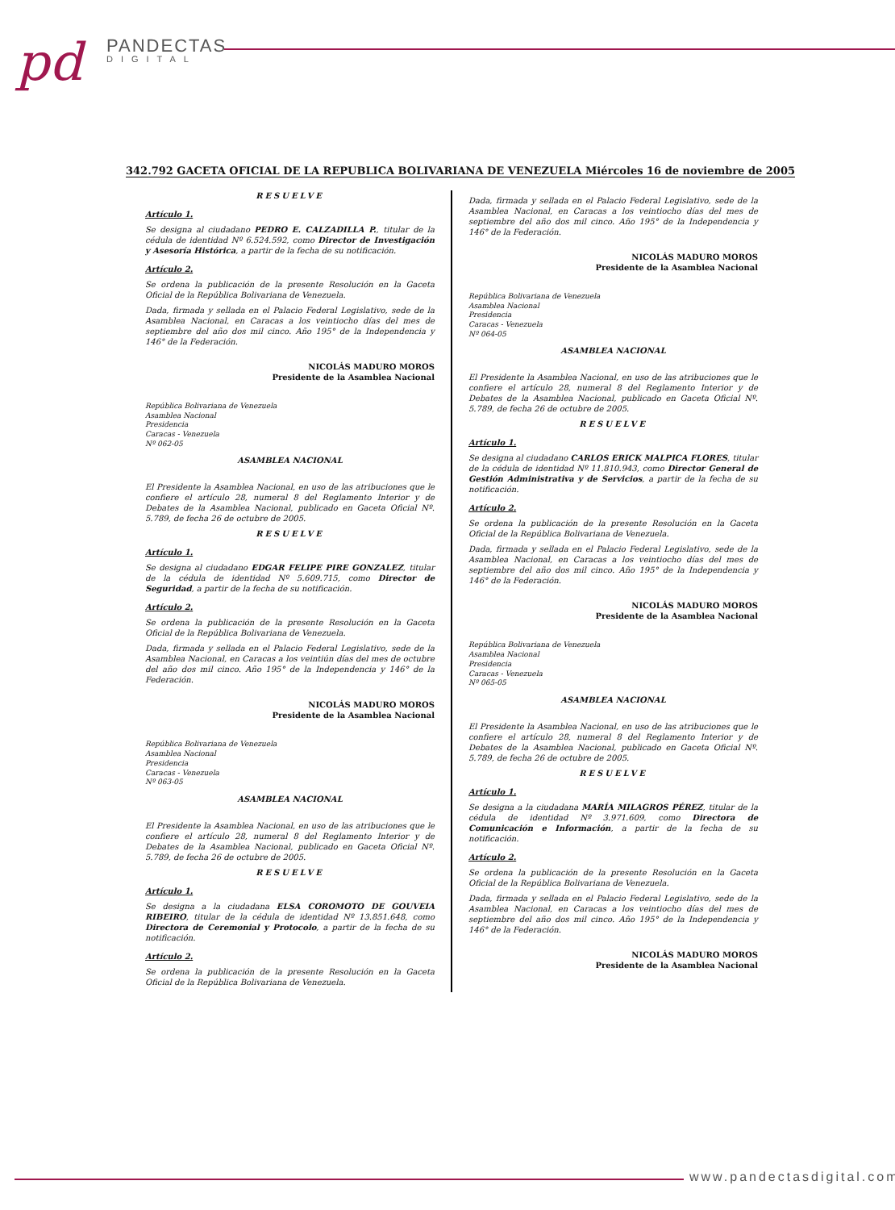pd
PANDECTAS
DIGITAL
342.792 GACETA OFICIAL DE LA REPUBLICA BOLIVARIANA DE VENEZUELA Miércoles 16 de noviembre de 2005
RESUELVE
Artículo 1.
Se designa al ciudadano PEDRO E. CALZADILLA P., titular de la cédula de identidad Nº 6.524.592, como Director de Investigación y Asesoría Histórica, a partir de la fecha de su notificación.
Artículo 2.
Se ordena la publicación de la presente Resolución en la Gaceta Oficial de la República Bolivariana de Venezuela.
Dada, firmada y sellada en el Palacio Federal Legislativo, sede de la Asamblea Nacional, en Caracas a los veintiocho días del mes de septiembre del año dos mil cinco. Año 195° de la Independencia y 146° de la Federación.
NICOLÁS MADURO MOROS
Presidente de la Asamblea Nacional
República Bolivariana de Venezuela
Asamblea Nacional
Presidencia
Caracas - Venezuela
Nº 062-05
ASAMBLEA NACIONAL
El Presidente la Asamblea Nacional, en uso de las atribuciones que le confiere el artículo 28, numeral 8 del Reglamento Interior y de Debates de la Asamblea Nacional, publicado en Gaceta Oficial Nº. 5.789, de fecha 26 de octubre de 2005.
RESUELVE
Artículo 1.
Se designa al ciudadano EDGAR FELIPE PIRE GONZALEZ, titular de la cédula de identidad Nº 5.609.715, como Director de Seguridad, a partir de la fecha de su notificación.
Artículo 2.
Se ordena la publicación de la presente Resolución en la Gaceta Oficial de la República Bolivariana de Venezuela.
Dada, firmada y sellada en el Palacio Federal Legislativo, sede de la Asamblea Nacional, en Caracas a los veintiún días del mes de octubre del año dos mil cinco. Año 195° de la Independencia y 146° de la Federación.
NICOLÁS MADURO MOROS
Presidente de la Asamblea Nacional
República Bolivariana de Venezuela
Asamblea Nacional
Presidencia
Caracas - Venezuela
Nº 063-05
ASAMBLEA NACIONAL
El Presidente la Asamblea Nacional, en uso de las atribuciones que le confiere el artículo 28, numeral 8 del Reglamento Interior y de Debates de la Asamblea Nacional, publicado en Gaceta Oficial Nº. 5.789, de fecha 26 de octubre de 2005.
RESUELVE
Artículo 1.
Se designa a la ciudadana ELSA COROMOTO DE GOUVEIA RIBEIRO, titular de la cédula de identidad Nº 13.851.648, como Directora de Ceremonial y Protocolo, a partir de la fecha de su notificación.
Artículo 2.
Se ordena la publicación de la presente Resolución en la Gaceta Oficial de la República Bolivariana de Venezuela.
Dada, firmada y sellada en el Palacio Federal Legislativo, sede de la Asamblea Nacional, en Caracas a los veintiocho días del mes de septiembre del año dos mil cinco. Año 195° de la Independencia y 146° de la Federación.
NICOLÁS MADURO MOROS
Presidente de la Asamblea Nacional
República Bolivariana de Venezuela
Asamblea Nacional
Presidencia
Caracas - Venezuela
Nº 064-05
ASAMBLEA NACIONAL
El Presidente la Asamblea Nacional, en uso de las atribuciones que le confiere el artículo 28, numeral 8 del Reglamento Interior y de Debates de la Asamblea Nacional, publicado en Gaceta Oficial Nº. 5.789, de fecha 26 de octubre de 2005.
RESUELVE
Artículo 1.
Se designa al ciudadano CARLOS ERICK MALPICA FLORES, titular de la cédula de identidad Nº 11.810.943, como Director General de Gestión Administrativa y de Servicios, a partir de la fecha de su notificación.
Artículo 2.
Se ordena la publicación de la presente Resolución en la Gaceta Oficial de la República Bolivariana de Venezuela.
Dada, firmada y sellada en el Palacio Federal Legislativo, sede de la Asamblea Nacional, en Caracas a los veintiocho días del mes de septiembre del año dos mil cinco. Año 195° de la Independencia y 146° de la Federación.
NICOLÁS MADURO MOROS
Presidente de la Asamblea Nacional
República Bolivariana de Venezuela
Asamblea Nacional
Presidencia
Caracas - Venezuela
Nº 065-05
ASAMBLEA NACIONAL
El Presidente la Asamblea Nacional, en uso de las atribuciones que le confiere el artículo 28, numeral 8 del Reglamento Interior y de Debates de la Asamblea Nacional, publicado en Gaceta Oficial Nº. 5.789, de fecha 26 de octubre de 2005.
RESUELVE
Artículo 1.
Se designa a la ciudadana MARÍA MILAGROS PÉREZ, titular de la cédula de identidad Nº 3.971.609, como Directora de Comunicación e Información, a partir de la fecha de su notificación.
Artículo 2.
Se ordena la publicación de la presente Resolución en la Gaceta Oficial de la República Bolivariana de Venezuela.
Dada, firmada y sellada en el Palacio Federal Legislativo, sede de la Asamblea Nacional, en Caracas a los veintiocho días del mes de septiembre del año dos mil cinco. Año 195° de la Independencia y 146° de la Federación.
NICOLÁS MADURO MOROS
Presidente de la Asamblea Nacional
www.pandectasdigital.com